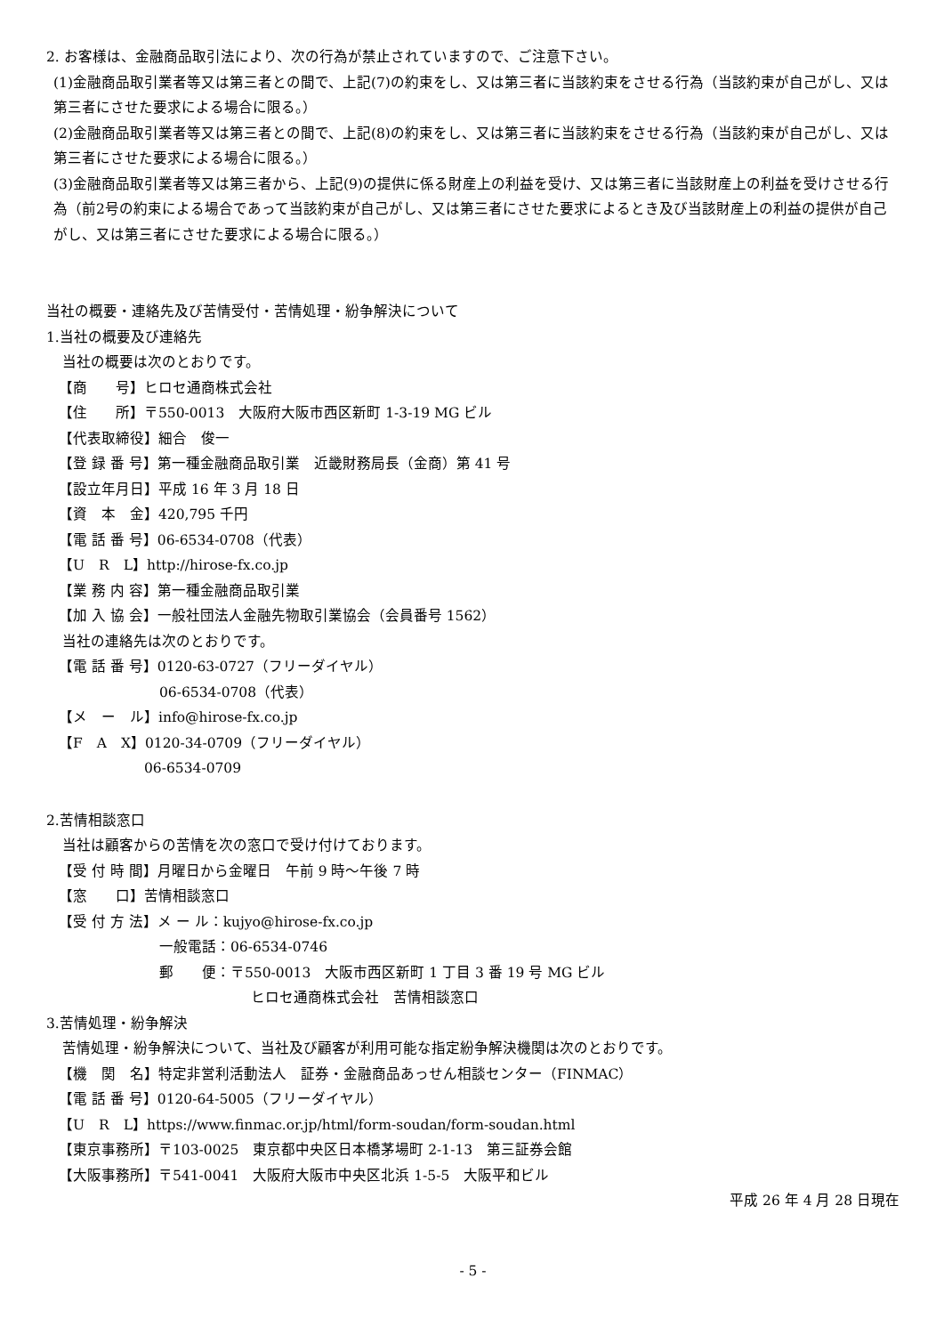2. お客様は、金融商品取引法により、次の行為が禁止されていますので、ご注意下さい。
(1)金融商品取引業者等又は第三者との間で、上記(7)の約束をし、又は第三者に当該約束をさせる行為（当該約束が自己がし、又は第三者にさせた要求による場合に限る。）
(2)金融商品取引業者等又は第三者との間で、上記(8)の約束をし、又は第三者に当該約束をさせる行為（当該約束が自己がし、又は第三者にさせた要求による場合に限る。）
(3)金融商品取引業者等又は第三者から、上記(9)の提供に係る財産上の利益を受け、又は第三者に当該財産上の利益を受けさせる行為（前2号の約束による場合であって当該約束が自己がし、又は第三者にさせた要求によるとき及び当該財産上の利益の提供が自己がし、又は第三者にさせた要求による場合に限る。）
当社の概要・連絡先及び苦情受付・苦情処理・紛争解決について
1.当社の概要及び連絡先
当社の概要は次のとおりです。
【商　　号】ヒロセ通商株式会社
【住　　所】〒550-0013　大阪府大阪市西区新町 1-3-19 MG ビル
【代表取締役】細合　俊一
【登 録 番 号】第一種金融商品取引業　近畿財務局長（金商）第 41 号
【設立年月日】平成 16 年 3 月 18 日
【資　本　金】420,795 千円
【電 話 番 号】06-6534-0708（代表）
【U　R　L】http://hirose-fx.co.jp
【業 務 内 容】第一種金融商品取引業
【加 入 協 会】一般社団法人金融先物取引業協会（会員番号 1562）
当社の連絡先は次のとおりです。
【電 話 番 号】0120-63-0727（フリーダイヤル）
06-6534-0708（代表）
【メ　ー　ル】info@hirose-fx.co.jp
【F　A　X】0120-34-0709（フリーダイヤル）
06-6534-0709
2.苦情相談窓口
当社は顧客からの苦情を次の窓口で受け付けております。
【受 付 時 間】月曜日から金曜日　午前 9 時～午後 7 時
【窓　　口】苦情相談窓口
【受 付 方 法】メ ー ル：kujyo@hirose-fx.co.jp
一般電話：06-6534-0746
郵　　便：〒550-0013　大阪市西区新町 1 丁目 3 番 19 号 MG ビル
ヒロセ通商株式会社　苦情相談窓口
3.苦情処理・紛争解決
苦情処理・紛争解決について、当社及び顧客が利用可能な指定紛争解決機関は次のとおりです。
【機　関　名】特定非営利活動法人　証券・金融商品あっせん相談センター（FINMAC）
【電 話 番 号】0120-64-5005（フリーダイヤル）
【U　R　L】https://www.finmac.or.jp/html/form-soudan/form-soudan.html
【東京事務所】〒103-0025　東京都中央区日本橋茅場町 2-1-13　第三証券会館
【大阪事務所】〒541-0041　大阪府大阪市中央区北浜 1-5-5　大阪平和ビル
平成 26 年 4 月 28 日現在
- 5 -